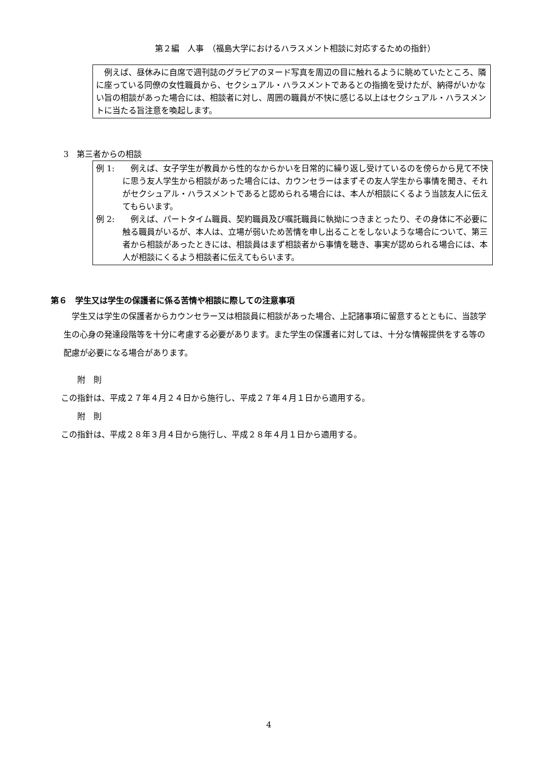第２編　人事　（福島大学におけるハラスメント相談に対応するための指針）
　例えば、昼休みに自席で週刊誌のグラビアのヌード写真を周辺の目に触れるように眺めていたところ、隣に座っている同僚の女性職員から、セクシュアル・ハラスメントであるとの指摘を受けたが、納得がいかない旨の相談があった場合には、相談者に対し、周囲の職員が不快に感じる以上はセクシュアル・ハラスメントに当たる旨注意を喚起します。
3　第三者からの相談
例 1:　例えば、女子学生が教員から性的なからかいを日常的に繰り返し受けているのを傍らから見て不快に思う友人学生から相談があった場合には、カウンセラーはまずその友人学生から事情を聞き、それがセクシュアル・ハラスメントであると認められる場合には、本人が相談にくるよう当該友人に伝えてもらいます。
例 2:　例えば、パートタイム職員、契約職員及び嘱託職員に執拗につきまとったり、その身体に不必要に触る職員がいるが、本人は、立場が弱いため苦情を申し出ることをしないような場合について、第三者から相談があったときには、相談員はまず相談者から事情を聴き、事実が認められる場合には、本人が相談にくるよう相談者に伝えてもらいます。
第６　学生又は学生の保護者に係る苦情や相談に際しての注意事項
　学生又は学生の保護者からカウンセラー又は相談員に相談があった場合、上記諸事項に留意するとともに、当該学生の心身の発達段階等を十分に考慮する必要があります。また学生の保護者に対しては、十分な情報提供をする等の配慮が必要になる場合があります。
　　附　則
この指針は、平成２７年４月２４日から施行し、平成２７年４月１日から適用する。
　　附　則
この指針は、平成２８年３月４日から施行し、平成２８年４月１日から適用する。
4